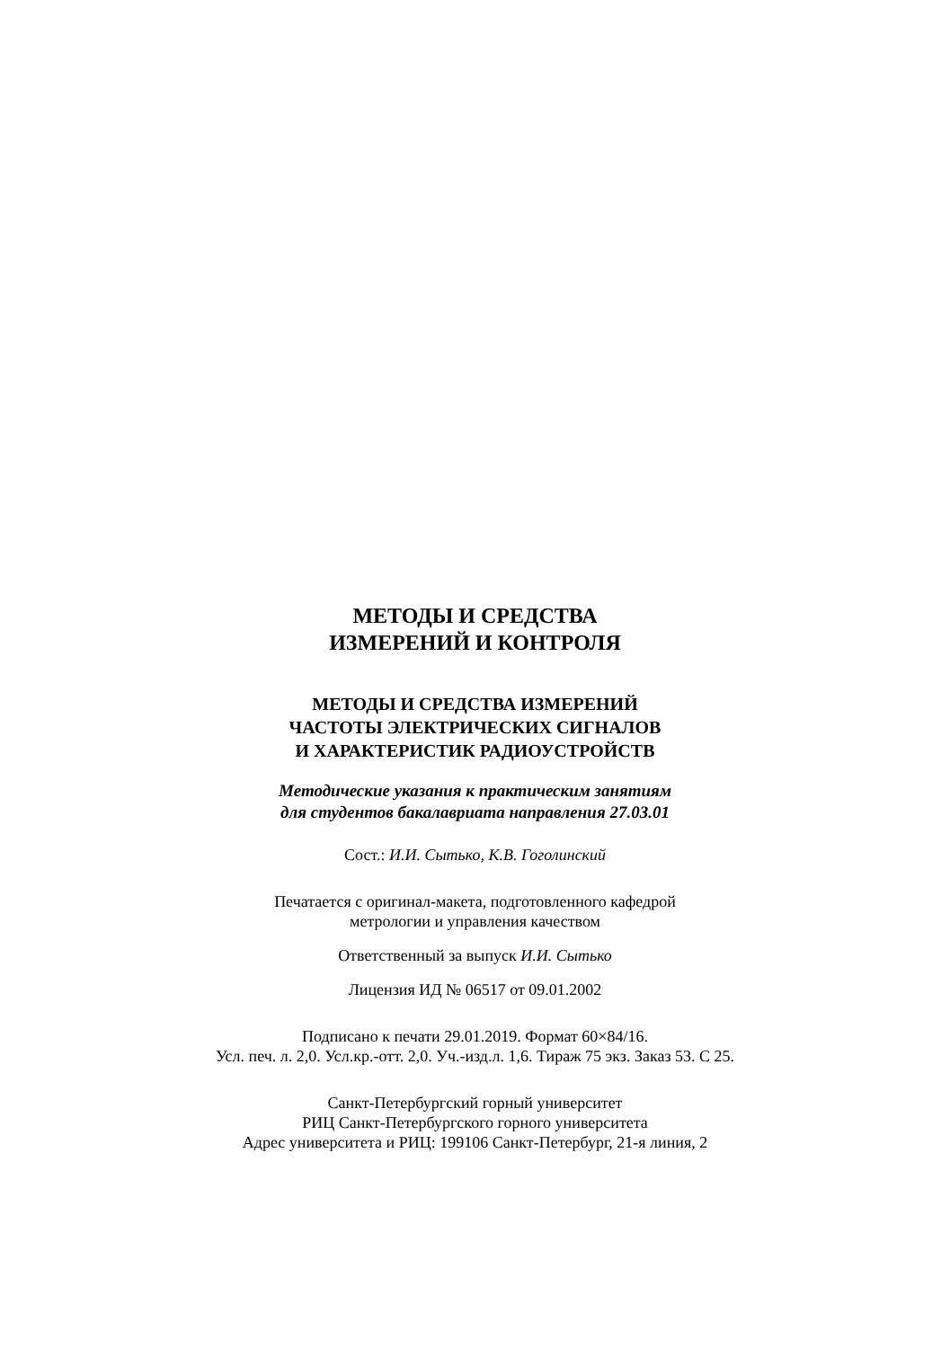МЕТОДЫ И СРЕДСТВА
ИЗМЕРЕНИЙ И КОНТРОЛЯ
МЕТОДЫ И СРЕДСТВА ИЗМЕРЕНИЙ
ЧАСТОТЫ ЭЛЕКТРИЧЕСКИХ СИГНАЛОВ
И ХАРАКТЕРИСТИК РАДИОУСТРОЙСТВ
Методические указания к практическим занятиям
для студентов бакалавриата направления 27.03.01
Сост.: И.И. Сытько, К.В. Гоголинский
Печатается с оригинал-макета, подготовленного кафедрой
метрологии и управления качеством
Ответственный за выпуск И.И. Сытько
Лицензия ИД № 06517 от 09.01.2002
Подписано к печати 29.01.2019. Формат 60×84/16.
Усл. печ. л. 2,0. Усл.кр.-отт. 2,0. Уч.-изд.л. 1,6. Тираж 75 экз. Заказ 53. С 25.
Санкт-Петербургский горный университет
РИЦ Санкт-Петербургского горного университета
Адрес университета и РИЦ: 199106 Санкт-Петербург, 21-я линия, 2